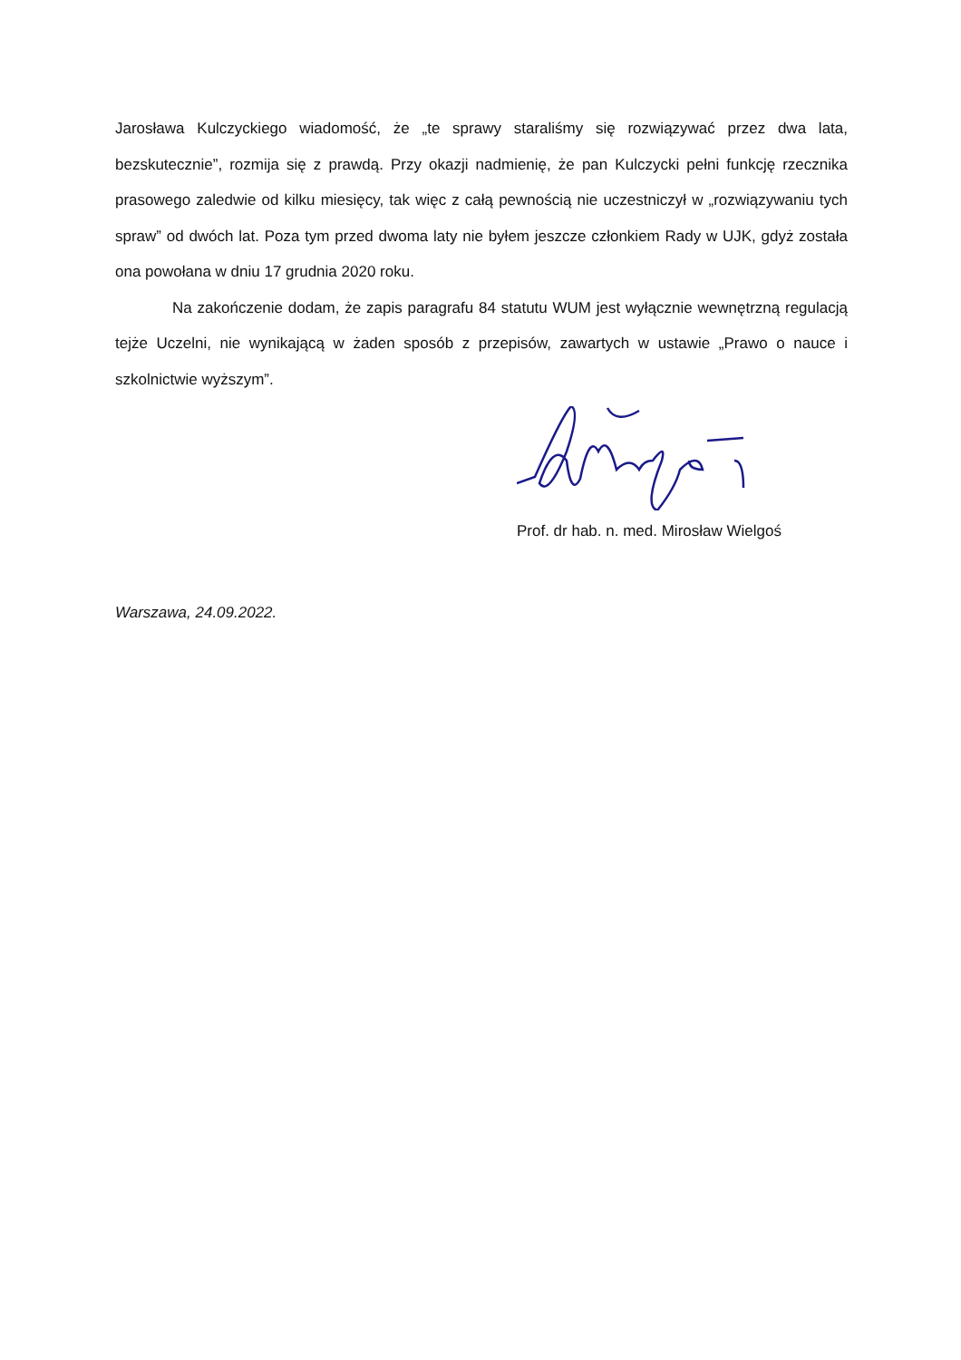Jarosława Kulczyckiego wiadomość, że „te sprawy staraliśmy się rozwiązywać przez dwa lata, bezskutecznie”, rozmija się z prawdą. Przy okazji nadmienię, że pan Kulczycki pełni funkcję rzecznika prasowego zaledwie od kilku miesięcy, tak więc z całą pewnością nie uczestniczył w „rozwiązywaniu tych spraw” od dwóch lat. Poza tym przed dwoma laty nie byłem jeszcze członkiem Rady w UJK, gdyż została ona powołana w dniu 17 grudnia 2020 roku.
Na zakończenie dodam, że zapis paragrafu 84 statutu WUM jest wyłącznie wewnętrzną regulacją tejże Uczelni, nie wynikającą w żaden sposób z przepisów, zawartych w ustawie „Prawo o nauce i szkolnictwie wyższym”.
Prof. dr hab. n. med. Mirosław Wielgoś
Warszawa, 24.09.2022.